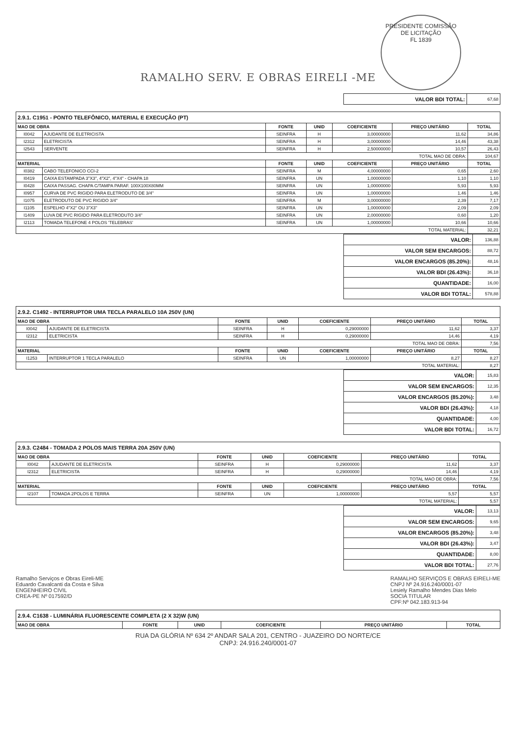RAMALHO SERV. E OBRAS EIRELI -ME
PRESIDENTE COMISSÃO DE LICITAÇÃO
FL 1839
| VALOR BDI TOTAL: | 67,68 |
| 2.9.1. C1951 - PONTO TELEFÔNICO, MATERIAL E EXECUÇÃO (PT) | | | | | | |
| MAO DE OBRA | | FONTE | UNID | COEFICIENTE | PREÇO UNITÁRIO | TOTAL |
| I0042 | AJUDANTE DE ELETRICISTA | SEINFRA | H | 3,00000000 | 11,62 | 34,86 |
| I2312 | ELETRICISTA | SEINFRA | H | 3,00000000 | 14,46 | 43,38 |
| I2543 | SERVENTE | SEINFRA | H | 2,50000000 | 10,57 | 26,43 |
| TOTAL MAO DE OBRA: | | | | | | 104,67 |
| MATERIAL | | FONTE | UNID | COEFICIENTE | PREÇO UNITÁRIO | TOTAL |
| I0382 | CABO TELEFONICO CCI-2 | SEINFRA | M | 4,00000000 | 0,65 | 2,60 |
| I0419 | CAIXA ESTAMPADA 3"X3", 4"X2", 4"X4" - CHAPA 18 | SEINFRA | UN | 1,00000000 | 1,10 | 1,10 |
| I0428 | CAIXA PASSAG. CHAPA C/TAMPA PARAF. 100X100X80MM | SEINFRA | UN | 1,00000000 | 5,93 | 5,93 |
| I0957 | CURVA DE PVC RIGIDO PARA ELETRODUTO DE 3/4" | SEINFRA | UN | 1,00000000 | 1,46 | 1,46 |
| I1075 | ELETRODUTO DE PVC RIGIDO 3/4" | SEINFRA | M | 3,00000000 | 2,39 | 7,17 |
| I1105 | ESPELHO 4"X2" OU 3"X3" | SEINFRA | UN | 1,00000000 | 2,09 | 2,09 |
| I1409 | LUVA DE PVC RIGIDO PARA ELETRODUTO 3/4" | SEINFRA | UN | 2,00000000 | 0,60 | 1,20 |
| I2113 | TOMADA TELEFONE 4 POLOS 'TELEBRAS' | SEINFRA | UN | 1,00000000 | 10,66 | 10,66 |
| TOTAL MATERIAL: | | | | | | 32,21 |
| VALOR: | 136,88 |
| VALOR SEM ENCARGOS: | 88,72 |
| VALOR ENCARGOS (85.20%): | 48,16 |
| VALOR BDI (26.43%): | 36,18 |
| QUANTIDADE: | 16,00 |
| VALOR BDI TOTAL: | 578,88 |
| 2.9.2. C1492 - INTERRUPTOR UMA TECLA PARALELO 10A 250V (UN) | | | | | | |
| MAO DE OBRA | | FONTE | UNID | COEFICIENTE | PREÇO UNITÁRIO | TOTAL |
| I0042 | AJUDANTE DE ELETRICISTA | SEINFRA | H | 0,29000000 | 11,62 | 3,37 |
| I2312 | ELETRICISTA | SEINFRA | H | 0,29000000 | 14,46 | 4,19 |
| TOTAL MAO DE OBRA: | | | | | | 7,56 |
| MATERIAL | | FONTE | UNID | COEFICIENTE | PREÇO UNITÁRIO | TOTAL |
| I1253 | INTERRUPTOR 1 TECLA PARALELO | SEINFRA | UN | 1,00000000 | 8,27 | 8,27 |
| TOTAL MATERIAL: | | | | | | 8,27 |
| VALOR: | 15,83 |
| VALOR SEM ENCARGOS: | 12,35 |
| VALOR ENCARGOS (85.20%): | 3,48 |
| VALOR BDI (26.43%): | 4,18 |
| QUANTIDADE: | 4,00 |
| VALOR BDI TOTAL: | 16,72 |
| 2.9.3. C2484 - TOMADA 2 POLOS MAIS TERRA 20A 250V (UN) | | | | | | |
| MAO DE OBRA | | FONTE | UNID | COEFICIENTE | PREÇO UNITÁRIO | TOTAL |
| I0042 | AJUDANTE DE ELETRICISTA | SEINFRA | H | 0,29000000 | 11,62 | 3,37 |
| I2312 | ELETRICISTA | SEINFRA | H | 0,29000000 | 14,46 | 4,19 |
| TOTAL MAO DE OBRA: | | | | | | 7,56 |
| MATERIAL | | FONTE | UNID | COEFICIENTE | PREÇO UNITÁRIO | TOTAL |
| I2107 | TOMADA 2POLOS E TERRA | SEINFRA | UN | 1,00000000 | 5,57 | 5,57 |
| TOTAL MATERIAL: | | | | | | 5,57 |
| VALOR: | 13,13 |
| VALOR SEM ENCARGOS: | 9,65 |
| VALOR ENCARGOS (85.20%): | 3,48 |
| VALOR BDI (26.43%): | 3,47 |
| QUANTIDADE: | 8,00 |
| VALOR BDI TOTAL: | 27,76 |
Ramalho Serviços e Obras Eireli-ME
Eduardo Cavalcanti da Costa e Silva
ENGENHEIRO CIVIL
CREA-PE Nº 017592/D
RAMALHO SERVIÇOS E OBRAS EIRELI-ME
CNPJ Nº 24.916.240/0001-07
Lesiely Ramalho Mendes Dias Melo
SOCIA TITULAR
CPF:Nº 042.183.913-94
| 2.9.4. C1638 - LUMINÁRIA FLUORESCENTE COMPLETA (2 X 32)W (UN) | | | | | |
| MAO DE OBRA | FONTE | UNID | COEFICIENTE | PREÇO UNITÁRIO | TOTAL |
RUA DA GLÓRIA Nº 634 2º ANDAR SALA 201, CENTRO - JUAZEIRO DO NORTE/CE
CNPJ: 24.916.240/0001-07